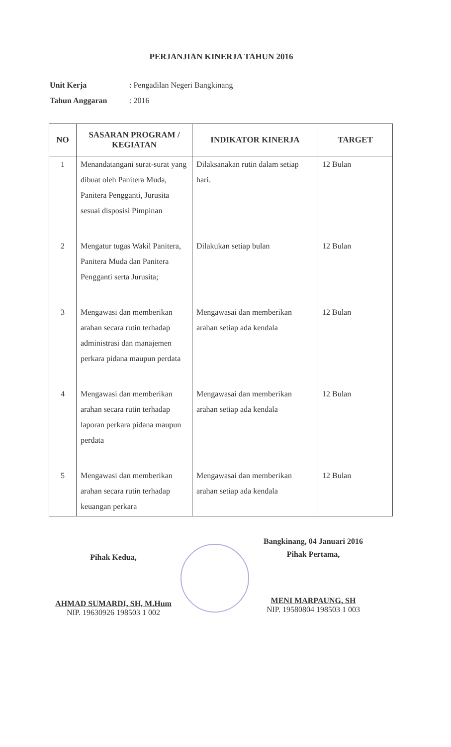PERJANJIAN KINERJA TAHUN 2016
Unit Kerja: Pengadilan Negeri Bangkinang
Tahun Anggaran: 2016
| NO | SASARAN PROGRAM / KEGIATAN | INDIKATOR KINERJA | TARGET |
| --- | --- | --- | --- |
| 1 | Menandatangani surat-surat yang dibuat oleh Panitera Muda, Panitera Pengganti, Jurusita sesuai disposisi Pimpinan | Dilaksanakan rutin dalam setiap hari. | 12 Bulan |
| 2 | Mengatur tugas Wakil Panitera, Panitera Muda dan Panitera Pengganti serta Jurusita; | Dilakukan setiap bulan | 12 Bulan |
| 3 | Mengawasi dan memberikan arahan secara rutin terhadap administrasi dan manajemen perkara pidana maupun perdata | Mengawasai dan memberikan arahan setiap ada kendala | 12 Bulan |
| 4 | Mengawasi dan memberikan arahan secara rutin terhadap laporan perkara pidana maupun perdata | Mengawasai dan memberikan arahan setiap ada kendala | 12 Bulan |
| 5 | Mengawasi dan memberikan arahan secara rutin terhadap keuangan perkara | Mengawasai dan memberikan arahan setiap ada kendala | 12 Bulan |
Pihak Kedua,
AHMAD SUMARDI, SH, M.Hum
NIP. 19630926 198503 1 002
Bangkinang, 04 Januari 2016
Pihak Pertama,
MENI MARPAUNG, SH
NIP. 19580804 198503 1 003